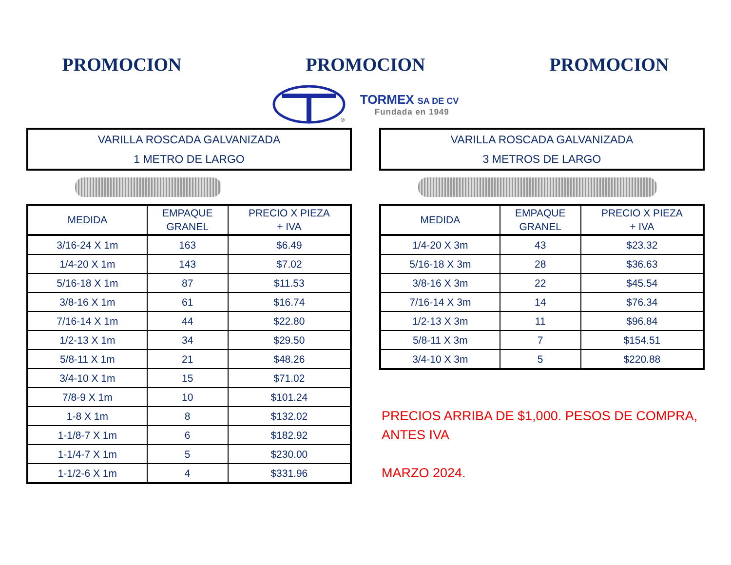PROMOCION PROMOCION PROMOCION
®
TORMEX SA DE CV
Fundada en 1949
VARILLA ROSCADA GALVANIZADA
1 METRO DE LARGO
| MEDIDA | EMPAQUE GRANEL | PRECIO X PIEZA + IVA |
| --- | --- | --- |
| 3/16-24 X 1m | 163 | $ 6.49 |
| 1/4-20 X 1m | 143 | $ 7.02 |
| 5/16-18 X 1m | 87 | $ 11.53 |
| 3/8-16 X 1m | 61 | $ 16.74 |
| 7/16-14 X 1m | 44 | $ 22.80 |
| 1/2-13 X 1m | 34 | $ 29.50 |
| 5/8-11 X 1m | 21 | $ 48.26 |
| 3/4-10 X 1m | 15 | $ 71.02 |
| 7/8-9 X 1m | 10 | $ 101.24 |
| 1-8 X 1m | 8 | $ 132.02 |
| 1-1/8-7 X 1m | 6 | $ 182.92 |
| 1-1/4-7 X 1m | 5 | $ 230.00 |
| 1-1/2-6 X 1m | 4 | $ 331.96 |
VARILLA ROSCADA GALVANIZADA
3 METROS DE LARGO
| MEDIDA | EMPAQUE GRANEL | PRECIO X PIEZA + IVA |
| --- | --- | --- |
| 1/4-20 X 3m | 43 | $ 23.32 |
| 5/16-18 X 3m | 28 | $ 36.63 |
| 3/8-16 X 3m | 22 | $ 45.54 |
| 7/16-14 X 3m | 14 | $ 76.34 |
| 1/2-13 X 3m | 11 | $ 96.84 |
| 5/8-11 X 3m | 7 | $ 154.51 |
| 3/4-10 X 3m | 5 | $ 220.88 |
PRECIOS ARRIBA DE $1,000. PESOS DE COMPRA,
ANTES IVA
MARZO 2024.